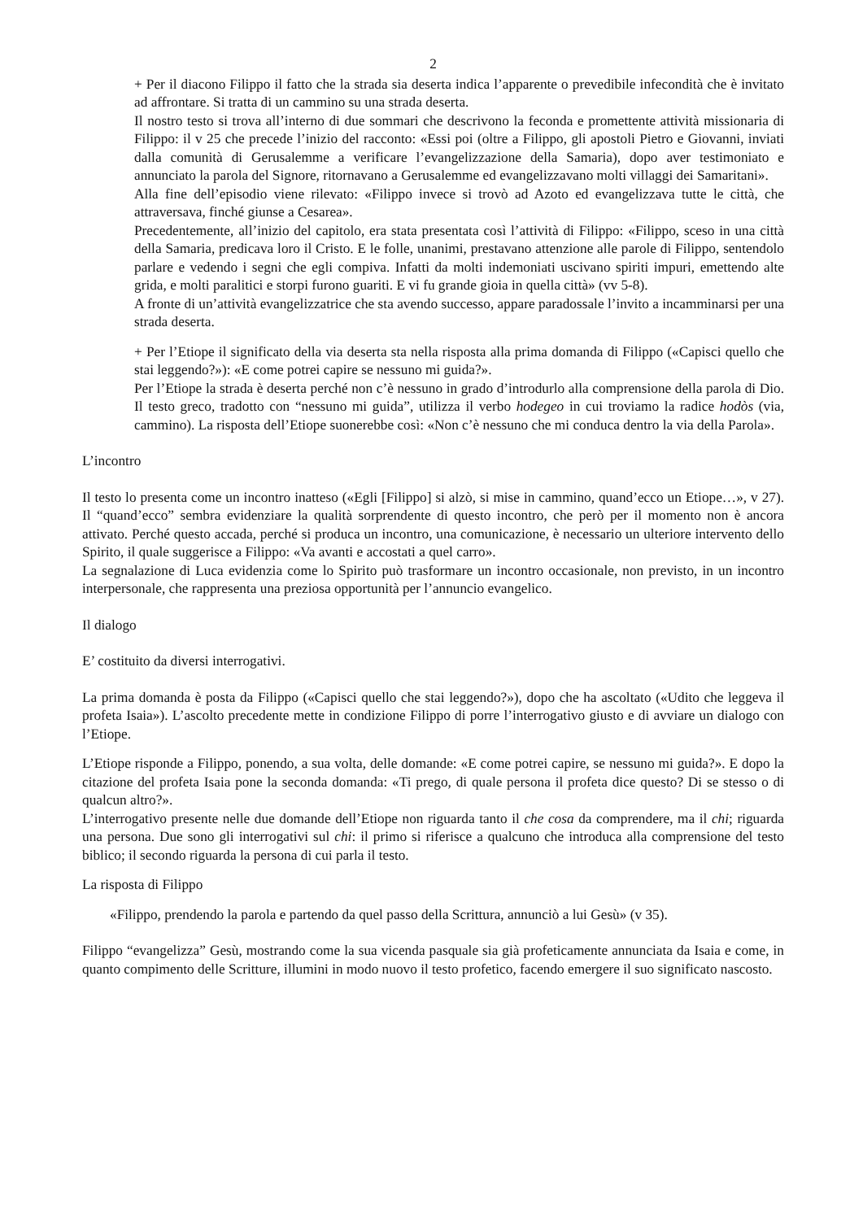2
+ Per il diacono Filippo il fatto che la strada sia deserta indica l’apparente o prevedibile infecondità che è invitato ad affrontare. Si tratta di un cammino su una strada deserta.
Il nostro testo si trova all’interno di due sommari che descrivono la feconda e promettente attività missionaria di Filippo: il v 25 che precede l’inizio del racconto: «Essi poi (oltre a Filippo, gli apostoli Pietro e Giovanni, inviati dalla comunità di Gerusalemme a verificare l’evangelizzazione della Samaria), dopo aver testimoniato e annunciato la parola del Signore, ritornavano a Gerusalemme ed evangelizzavano molti villaggi dei Samaritani».
Alla fine dell’episodio viene rilevato: «Filippo invece si trovò ad Azoto ed evangelizzava tutte le città, che attraversava, finché giunse a Cesarea».
Precedentemente, all’inizio del capitolo, era stata presentata così l’attività di Filippo: «Filippo, sceso in una città della Samaria, predicava loro il Cristo. E le folle, unanimi, prestavano attenzione alle parole di Filippo, sentendolo parlare e vedendo i segni che egli compiva. Infatti da molti indemoniati uscivano spiriti impuri, emettendo alte grida, e molti paralitici e storpi furono guariti. E vi fu grande gioia in quella città» (vv 5-8).
A fronte di un’attività evangelizzatrice che sta avendo successo, appare paradossale l’invito a incamminarsi per una strada deserta.
+ Per l’Etiope il significato della via deserta sta nella risposta alla prima domanda di Filippo («Capisci quello che stai leggendo?»): «E come potrei capire se nessuno mi guida?».
Per l’Etiope la strada è deserta perché non c’è nessuno in grado d’introdurlo alla comprensione della parola di Dio. Il testo greco, tradotto con “nessuno mi guida”, utilizza il verbo hodegeo in cui troviamo la radice hodòs (via, cammino). La risposta dell’Etiope suonerebbe così: «Non c’è nessuno che mi conduca dentro la via della Parola».
L’incontro
Il testo lo presenta come un incontro inatteso («Egli [Filippo] si alzò, si mise in cammino, quand’ecco un Etiope…», v 27). Il “quand’ecco” sembra evidenziare la qualità sorprendente di questo incontro, che però per il momento non è ancora attivato. Perché questo accada, perché si produca un incontro, una comunicazione, è necessario un ulteriore intervento dello Spirito, il quale suggerisce a Filippo: «Va avanti e accostati a quel carro».
La segnalazione di Luca evidenzia come lo Spirito può trasformare un incontro occasionale, non previsto, in un incontro interpersonale, che rappresenta una preziosa opportunità per l’annuncio evangelico.
Il dialogo
E’ costituito da diversi interrogativi.
La prima domanda è posta da Filippo («Capisci quello che stai leggendo?»), dopo che ha ascoltato («Udito che leggeva il profeta Isaia»). L’ascolto precedente mette in condizione Filippo di porre l’interrogativo giusto e di avviare un dialogo con l’Etiope.
L’Etiope risponde a Filippo, ponendo, a sua volta, delle domande: «E come potrei capire, se nessuno mi guida?». E dopo la citazione del profeta Isaia pone la seconda domanda: «Ti prego, di quale persona il profeta dice questo? Di se stesso o di qualcun altro?».
L’interrogativo presente nelle due domande dell’Etiope non riguarda tanto il che cosa da comprendere, ma il chi; riguarda una persona. Due sono gli interrogativi sul chi: il primo si riferisce a qualcuno che introduca alla comprensione del testo biblico; il secondo riguarda la persona di cui parla il testo.
La risposta di Filippo
«Filippo, prendendo la parola e partendo da quel passo della Scrittura, annunciò a lui Gesù» (v 35).
Filippo “evangelizza” Gesù, mostrando come la sua vicenda pasquale sia già profeticamente annunciata da Isaia e come, in quanto compimento delle Scritture, illumini in modo nuovo il testo profetico, facendo emergere il suo significato nascosto.